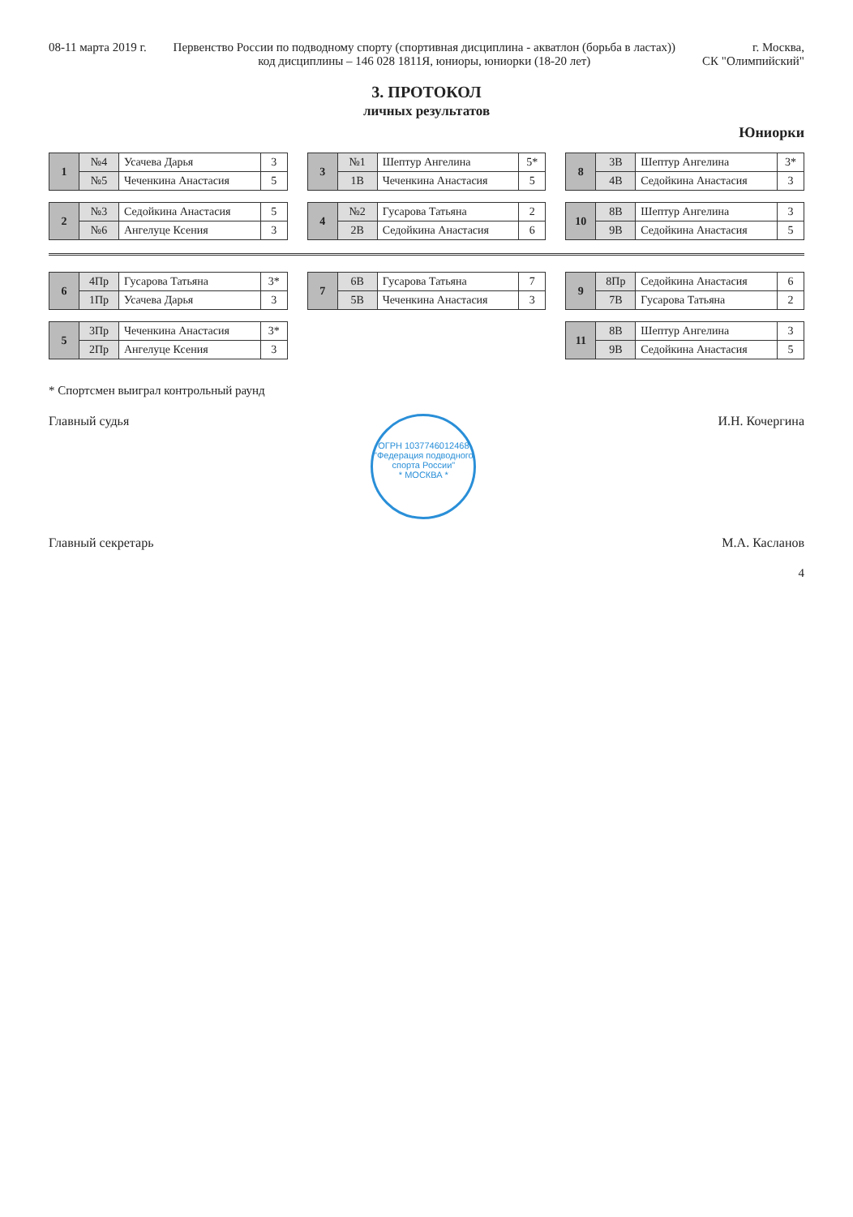08-11 марта 2019 г. Первенство России по подводному спорту (спортивная дисциплина - акватлон (борьба в ластах))
код дисциплины – 146 028 1811Я, юниоры, юниорки (18-20 лет)
г. Москва,
СК "Олимпийский"
3. ПРОТОКОЛ
личных результатов
Юниорки
| 1 | №4 | Усачева Дарья | 3 |
| | №5 | Чеченкина Анастасия | 5 |
| 3 | №1 | Шептур Ангелина | 5* |
| | 1В | Чеченкина Анастасия | 5 |
| 8 | 3В | Шептур Ангелина | 3* |
| | 4В | Седойкина Анастасия | 3 |
| 2 | №3 | Седойкина Анастасия | 5 |
| | №6 | Ангелуце Ксения | 3 |
| 4 | №2 | Гусарова Татьяна | 2 |
| | 2В | Седойкина Анастасия | 6 |
| 10 | 8В | Шептур Ангелина | 3 |
| | 9В | Седойкина Анастасия | 5 |
| 6 | 4Пр | Гусарова Татьяна | 3* |
| | 1Пр | Усачева Дарья | 3 |
| 7 | 6В | Гусарова Татьяна | 7 |
| | 5В | Чеченкина Анастасия | 3 |
| 9 | 8Пр | Седойкина Анастасия | 6 |
| | 7В | Гусарова Татьяна | 2 |
| 5 | 3Пр | Чеченкина Анастасия | 3* |
| | 2Пр | Ангелуце Ксения | 3 |
| 11 | 8В | Шептур Ангелина | 3 |
| | 9В | Седойкина Анастасия | 5 |
* Спортсмен выиграл контрольный раунд
Главный судья ОГРН 1037746012468
"Федерация подводного спорта России"
* МОСКВА * И.Н. Кочергина
Главный секретарь М.А. Касланов
4